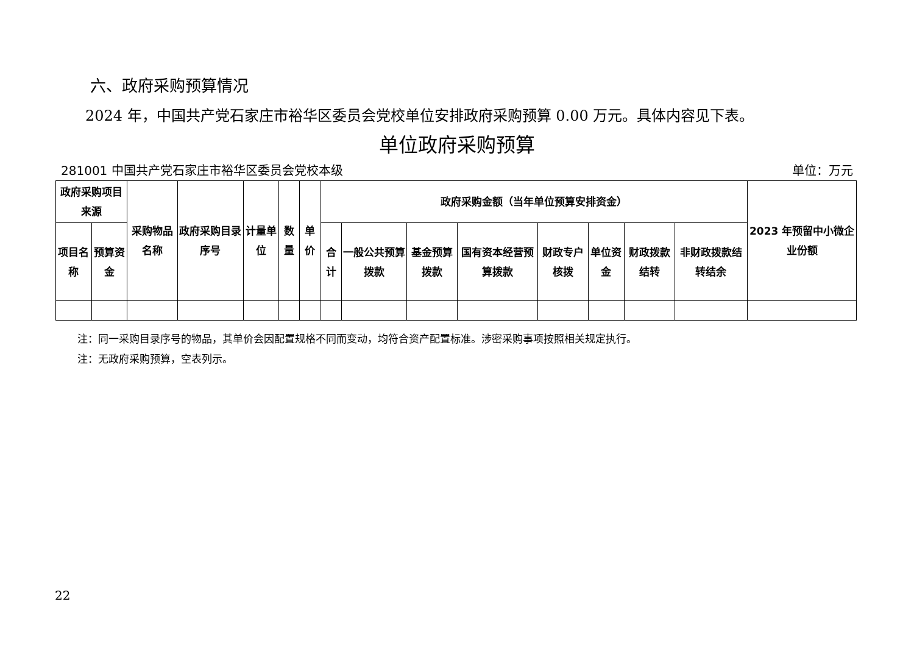六、政府采购预算情况
2024 年，中国共产党石家庄市裕华区委员会党校单位安排政府采购预算 0.00 万元。具体内容见下表。
单位政府采购预算
281001 中国共产党石家庄市裕华区委员会党校本级 单位：万元
| 政府采购项目来源 | | 采购物品名称 | 政府采购目录序号 | 计量单位 | 数量 | 单价 | 政府采购金额（当年单位预算安排资金） | | | | | | | | 2023 年预留中小微企业份额 |
| --- | --- | --- | --- | --- | --- | --- | --- | --- | --- | --- | --- | --- | --- | --- | --- |
| 项目名称 | 预算资金 | | | | | | 合计 | 一般公共预算拨款 | 基金预算拨款 | 国有资本经营预算拨款 | 财政专户核拨 | 单位资金 | 财政拨款结转 | 非财政拨款结转结余 | |
注：同一采购目录序号的物品，其单价会因配置规格不同而变动，均符合资产配置标准。涉密采购事项按照相关规定执行。
注：无政府采购预算，空表列示。
22